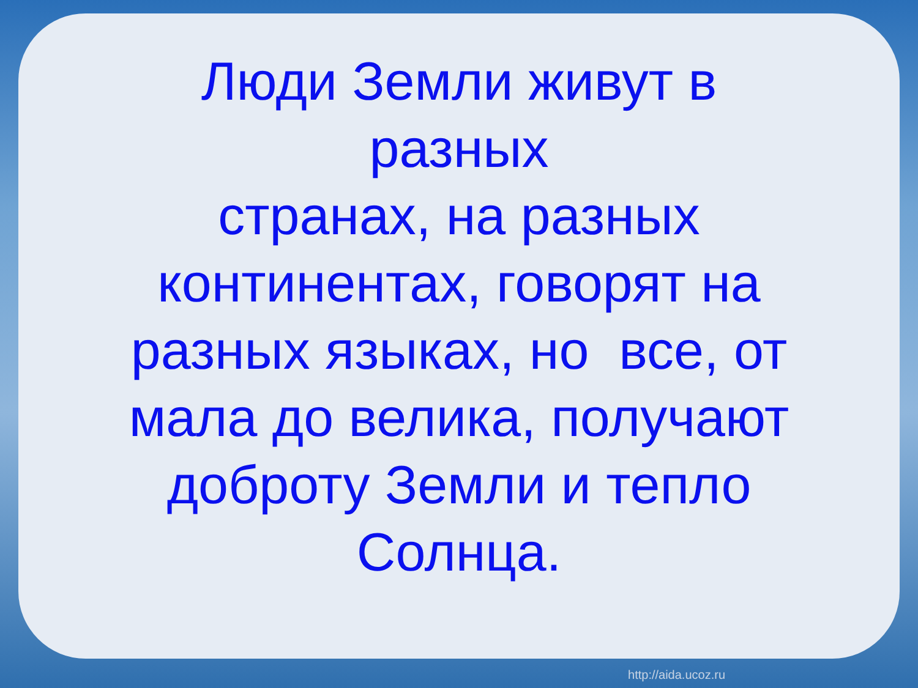Люди Земли живут в
разных
странах, на разных
континентах, говорят на
разных языках, но все, от
мала до велика, получают
доброту Земли и тепло
Солнца.
http://aida.ucoz.ru